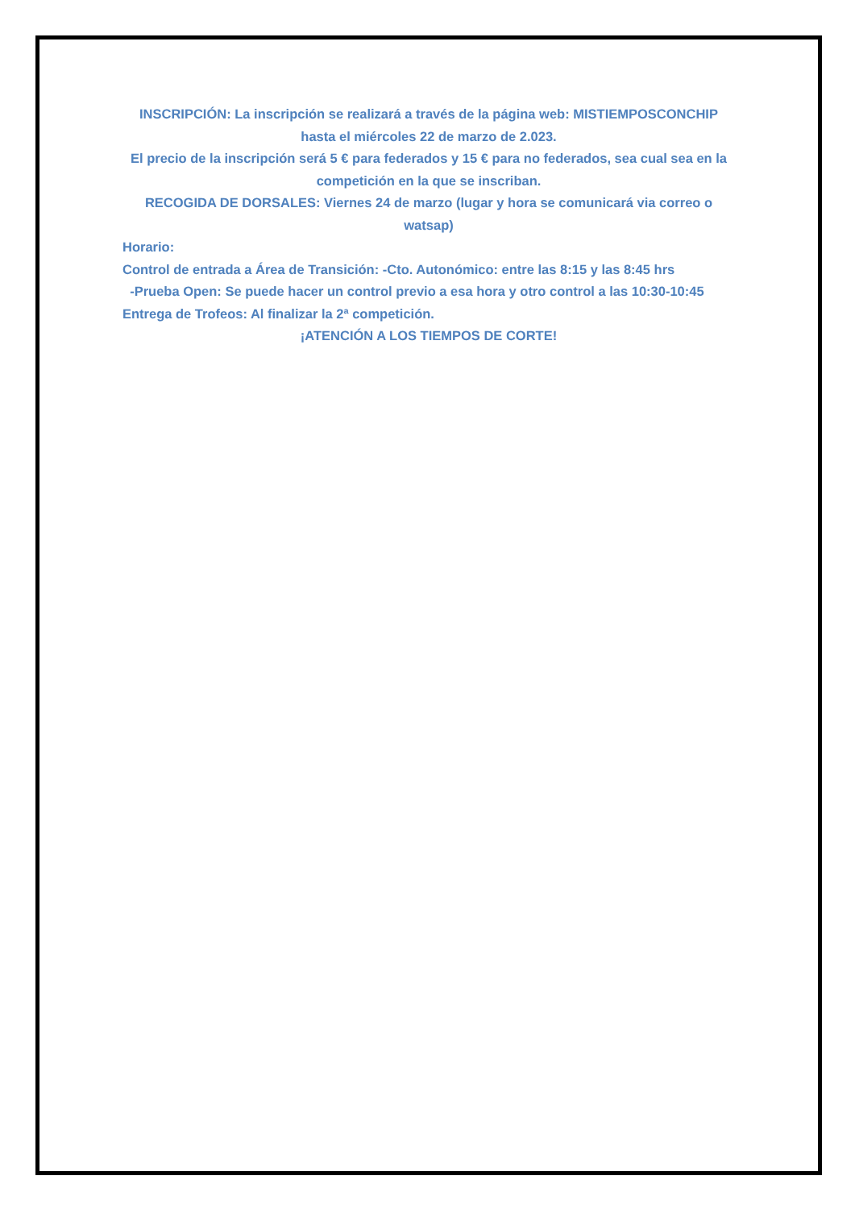INSCRIPCIÓN: La inscripción se realizará a través de la página web: MISTIEMPOSCONCHIP hasta el miércoles 22 de marzo de 2.023.
El precio de la inscripción será 5 € para federados y 15 € para no federados, sea cual sea en la competición en la que se inscriban.
RECOGIDA DE DORSALES: Viernes 24 de marzo (lugar y hora se comunicará via correo o watsap)
Horario:
Control de entrada a Área de Transición: -Cto. Autonómico: entre las 8:15 y las 8:45 hrs
-Prueba Open: Se puede hacer un control previo a esa hora y otro control a las 10:30-10:45
Entrega de Trofeos: Al finalizar la 2ª competición.
¡ATENCIÓN A LOS TIEMPOS DE CORTE!